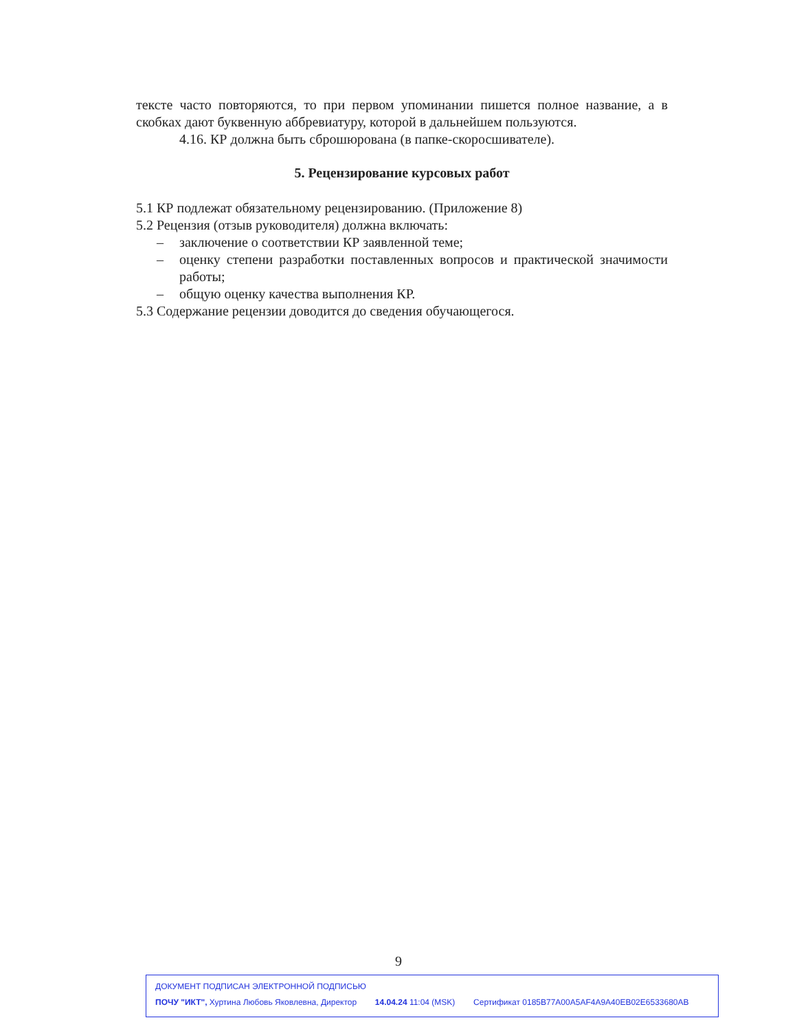тексте часто повторяются, то при первом упоминании пишется полное название, а в скобках дают буквенную аббревиатуру, которой в дальнейшем пользуются.
4.16. КР должна быть сброшюрована (в папке-скоросшивателе).
5. Рецензирование курсовых работ
5.1 КР подлежат обязательному рецензированию. (Приложение 8)
5.2 Рецензия (отзыв руководителя) должна включать:
– заключение о соответствии КР заявленной теме;
– оценку степени разработки поставленных вопросов и практической значимости работы;
– общую оценку качества выполнения КР.
5.3 Содержание рецензии доводится до сведения обучающегося.
9
ДОКУМЕНТ ПОДПИСАН ЭЛЕКТРОННОЙ ПОДПИСЬЮ
ПОЧУ "ИКТ", Хуртина Любовь Яковлевна, Директор 14.04.24 11:04 (MSK) Сертификат 0185B77A00A5AF4A9A40EB02E6533680AB